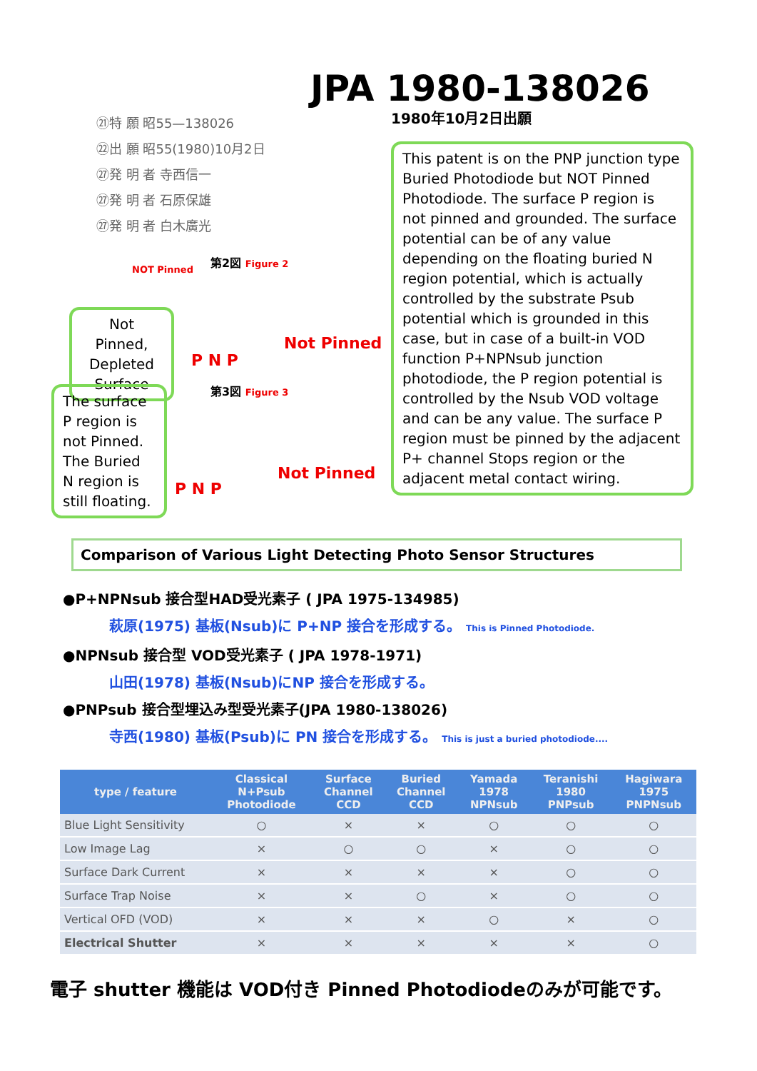JPA 1980-138026
1980年10月2日出願
㉑特 願 昭55—138026
㉒出 願 昭55(1980)10月2日
㉗発 明 者 寺西信一
㉗発 明 者 石原保雄
㉗発 明 者 白木廣光
This patent is on the PNP junction type Buried Photodiode but NOT Pinned Photodiode. The surface P region is not pinned and grounded. The surface potential can be of any value depending on the floating buried N region potential, which is actually controlled by the substrate Psub potential which is grounded in this case, but in case of a built-in VOD function P+NPNsub junction photodiode, the P region potential is controlled by the Nsub VOD voltage and can be any value. The surface P region must be pinned by the adjacent P+ channel Stops region or the adjacent metal contact wiring.
Not Pinned, Depleted Surface
The surface P region is not Pinned. The Buried N region is still floating.
NOT Pinned
第2図 Figure 2
Not Pinned
P N P
第3図 Figure 3
Not Pinned
P N P
Comparison of Various Light Detecting Photo Sensor Structures
●P+NPNsub 接合型HAD受光素子 ( JPA 1975-134985)
萩原(1975) 基板(Nsub)に P+NP 接合を形成する。 This is Pinned Photodiode.
●NPNsub 接合型 VOD受光素子 ( JPA 1978-1971)
山田(1978) 基板(Nsub)にNP 接合を形成する。
●PNPsub 接合型埋込み型受光素子(JPA 1980-138026)
寺西(1980) 基板(Psub)に PN 接合を形成する。 This is just a buried photodiode....
| type / feature | Classical N+Psub Photodiode | Surface Channel CCD | Buried Channel CCD | Yamada 1978 NPNsub | Teranishi 1980 PNPsub | Hagiwara 1975 PNPNsub |
| --- | --- | --- | --- | --- | --- | --- |
| Blue Light Sensitivity | ○ | × | × | ○ | ○ | ○ |
| Low Image Lag | × | ○ | ○ | × | ○ | ○ |
| Surface Dark Current | × | × | × | × | ○ | ○ |
| Surface Trap Noise | × | × | ○ | × | ○ | ○ |
| Vertical OFD (VOD) | × | × | × | ○ | × | ○ |
| Electrical Shutter | × | × | × | × | × | ○ |
電子 shutter 機能は VOD付き Pinned Photodiodeのみが可能です。